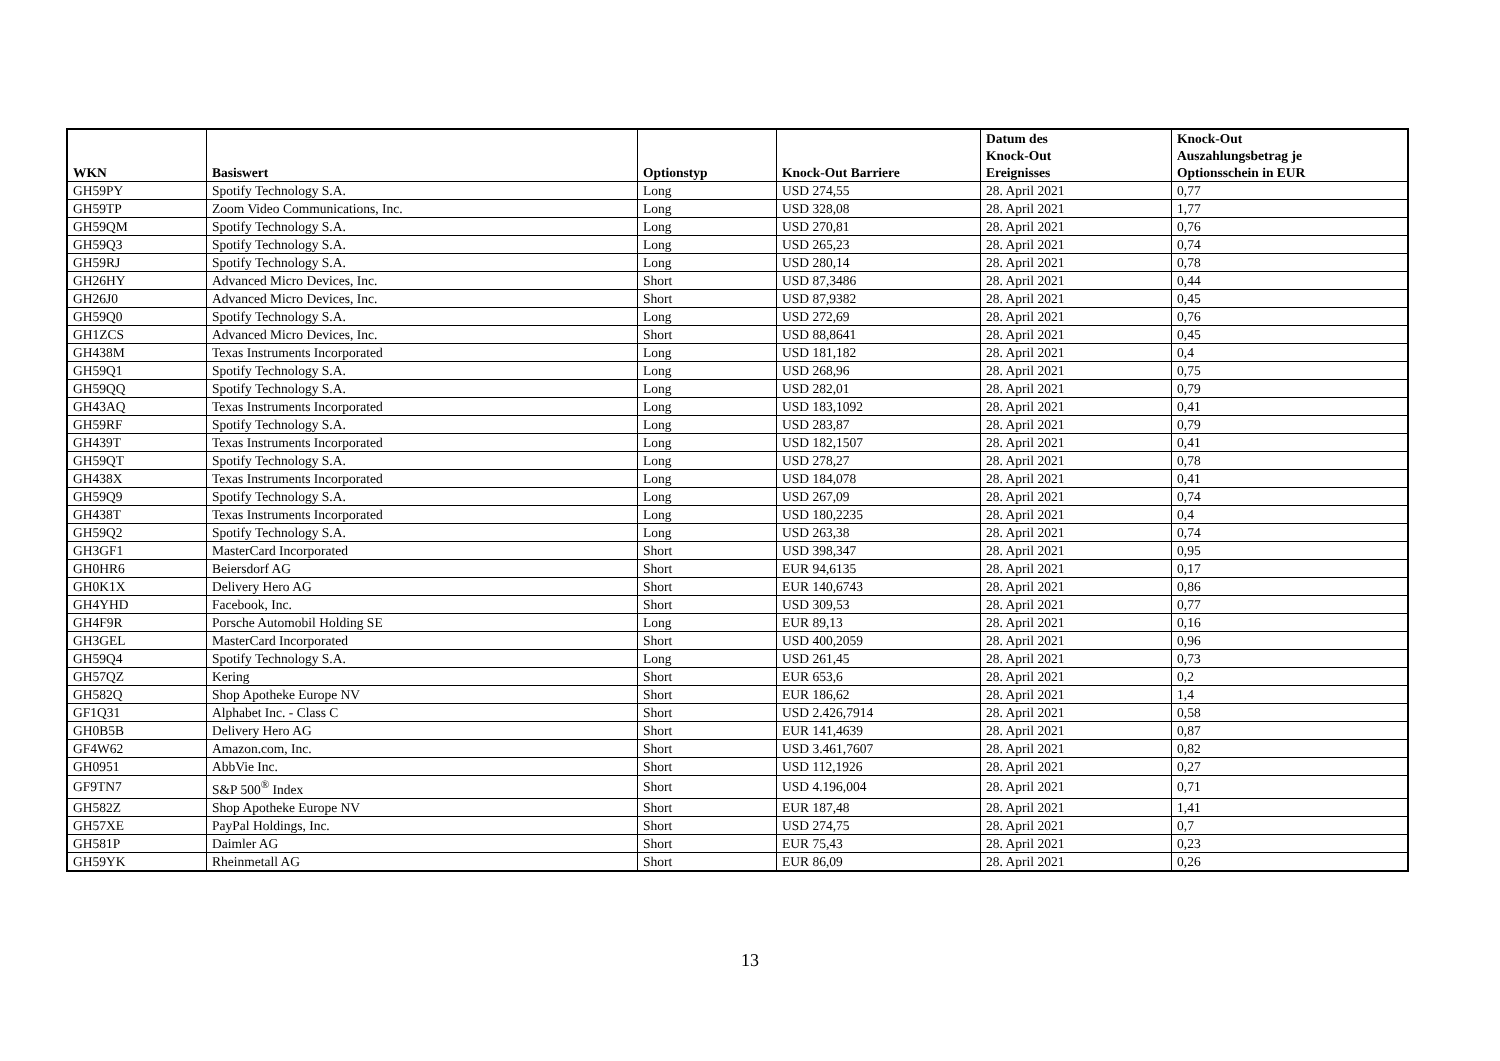| WKN | Basiswert | Optionstyp | Knock-Out Barriere | Datum des Knock-Out Ereignisses | Knock-Out Auszahlungsbetrag je Optionsschein in EUR |
| --- | --- | --- | --- | --- | --- |
| GH59PY | Spotify Technology S.A. | Long | USD 274,55 | 28. April 2021 | 0,77 |
| GH59TP | Zoom Video Communications, Inc. | Long | USD 328,08 | 28. April 2021 | 1,77 |
| GH59QM | Spotify Technology S.A. | Long | USD 270,81 | 28. April 2021 | 0,76 |
| GH59Q3 | Spotify Technology S.A. | Long | USD 265,23 | 28. April 2021 | 0,74 |
| GH59RJ | Spotify Technology S.A. | Long | USD 280,14 | 28. April 2021 | 0,78 |
| GH26HY | Advanced Micro Devices, Inc. | Short | USD 87,3486 | 28. April 2021 | 0,44 |
| GH26J0 | Advanced Micro Devices, Inc. | Short | USD 87,9382 | 28. April 2021 | 0,45 |
| GH59Q0 | Spotify Technology S.A. | Long | USD 272,69 | 28. April 2021 | 0,76 |
| GH1ZCS | Advanced Micro Devices, Inc. | Short | USD 88,8641 | 28. April 2021 | 0,45 |
| GH438M | Texas Instruments Incorporated | Long | USD 181,182 | 28. April 2021 | 0,4 |
| GH59Q1 | Spotify Technology S.A. | Long | USD 268,96 | 28. April 2021 | 0,75 |
| GH59QQ | Spotify Technology S.A. | Long | USD 282,01 | 28. April 2021 | 0,79 |
| GH43AQ | Texas Instruments Incorporated | Long | USD 183,1092 | 28. April 2021 | 0,41 |
| GH59RF | Spotify Technology S.A. | Long | USD 283,87 | 28. April 2021 | 0,79 |
| GH439T | Texas Instruments Incorporated | Long | USD 182,1507 | 28. April 2021 | 0,41 |
| GH59QT | Spotify Technology S.A. | Long | USD 278,27 | 28. April 2021 | 0,78 |
| GH438X | Texas Instruments Incorporated | Long | USD 184,078 | 28. April 2021 | 0,41 |
| GH59Q9 | Spotify Technology S.A. | Long | USD 267,09 | 28. April 2021 | 0,74 |
| GH438T | Texas Instruments Incorporated | Long | USD 180,2235 | 28. April 2021 | 0,4 |
| GH59Q2 | Spotify Technology S.A. | Long | USD 263,38 | 28. April 2021 | 0,74 |
| GH3GF1 | MasterCard Incorporated | Short | USD 398,347 | 28. April 2021 | 0,95 |
| GH0HR6 | Beiersdorf AG | Short | EUR 94,6135 | 28. April 2021 | 0,17 |
| GH0K1X | Delivery Hero AG | Short | EUR 140,6743 | 28. April 2021 | 0,86 |
| GH4YHD | Facebook, Inc. | Short | USD 309,53 | 28. April 2021 | 0,77 |
| GH4F9R | Porsche Automobil Holding SE | Long | EUR 89,13 | 28. April 2021 | 0,16 |
| GH3GEL | MasterCard Incorporated | Short | USD 400,2059 | 28. April 2021 | 0,96 |
| GH59Q4 | Spotify Technology S.A. | Long | USD 261,45 | 28. April 2021 | 0,73 |
| GH57QZ | Kering | Short | EUR 653,6 | 28. April 2021 | 0,2 |
| GH582Q | Shop Apotheke Europe NV | Short | EUR 186,62 | 28. April 2021 | 1,4 |
| GF1Q31 | Alphabet Inc. - Class C | Short | USD 2.426,7914 | 28. April 2021 | 0,58 |
| GH0B5B | Delivery Hero AG | Short | EUR 141,4639 | 28. April 2021 | 0,87 |
| GF4W62 | Amazon.com, Inc. | Short | USD 3.461,7607 | 28. April 2021 | 0,82 |
| GH0951 | AbbVie Inc. | Short | USD 112,1926 | 28. April 2021 | 0,27 |
| GF9TN7 | S&P 500<sup>®</sup> Index | Short | USD 4.196,004 | 28. April 2021 | 0,71 |
| GH582Z | Shop Apotheke Europe NV | Short | EUR 187,48 | 28. April 2021 | 1,41 |
| GH57XE | PayPal Holdings, Inc. | Short | USD 274,75 | 28. April 2021 | 0,7 |
| GH581P | Daimler AG | Short | EUR 75,43 | 28. April 2021 | 0,23 |
| GH59YK | Rheinmetall AG | Short | EUR 86,09 | 28. April 2021 | 0,26 |
13